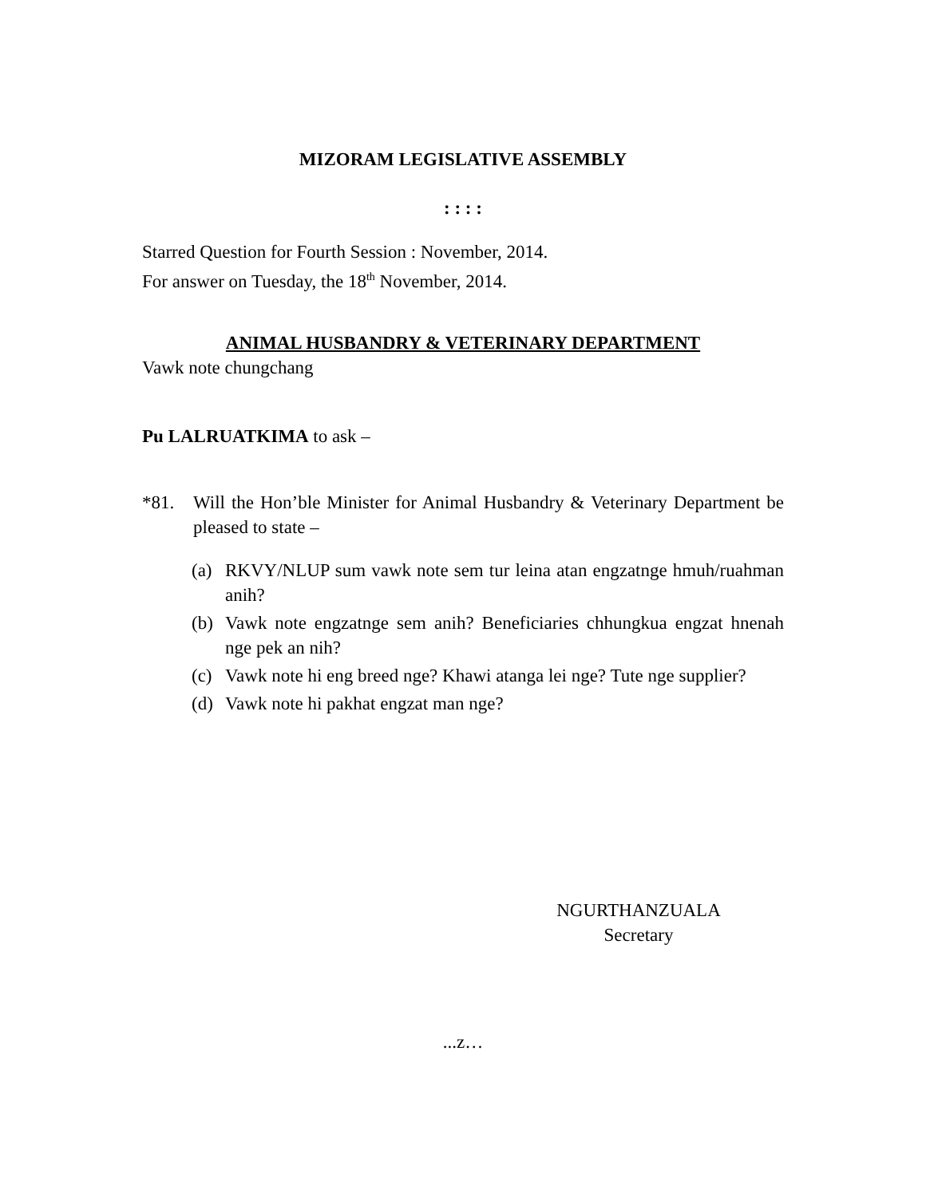MIZORAM LEGISLATIVE ASSEMBLY
: : : :
Starred Question for Fourth Session : November, 2014.
For answer on Tuesday, the 18<sup>th</sup> November, 2014.
ANIMAL HUSBANDRY & VETERINARY DEPARTMENT
Vawk note chungchang
Pu LALRUATKIMA to ask –
*81. Will the Hon’ble Minister for Animal Husbandry & Veterinary Department be pleased to state –
(a) RKVY/NLUP sum vawk note sem tur leina atan engzatnge hmuh/ruahman anih?
(b) Vawk note engzatnge sem anih? Beneficiaries chhungkua engzat hnenah nge pek an nih?
(c) Vawk note hi eng breed nge? Khawi atanga lei nge? Tute nge supplier?
(d) Vawk note hi pakhat engzat man nge?
NGURTHANZUALA
Secretary
...z…